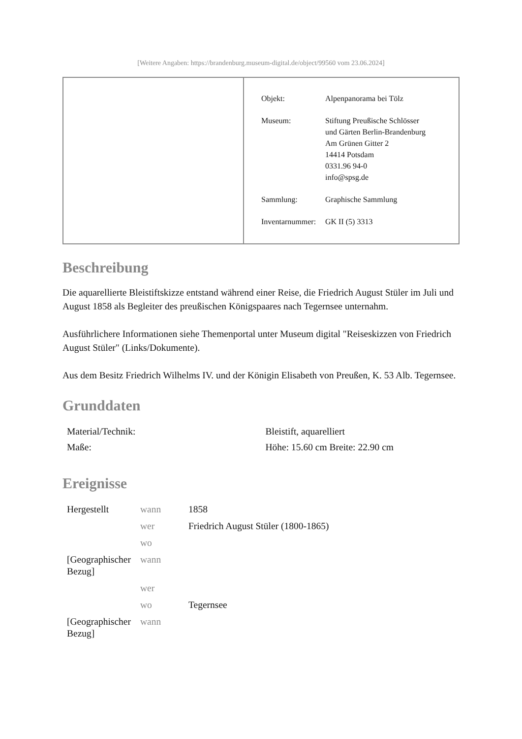[Weitere Angaben: https://brandenburg.museum-digital.de/object/99560 vom 23.06.2024]
| Objekt: | Alpenpanorama bei Tölz |
| Museum: | Stiftung Preußische Schlösser und Gärten Berlin-Brandenburg Am Grünen Gitter 2 14414 Potsdam 0331.96 94-0 info@spsg.de |
| Sammlung: | Graphische Sammlung |
| Inventarnummer: | GK II (5) 3313 |
Beschreibung
Die aquarellierte Bleistiftskizze entstand während einer Reise, die Friedrich August Stüler im Juli und August 1858 als Begleiter des preußischen Königspaares nach Tegernsee unternahm.
Ausführlichere Informationen siehe Themenportal unter Museum digital "Reiseskizzen von Friedrich August Stüler" (Links/Dokumente).
Aus dem Besitz Friedrich Wilhelms IV. und der Königin Elisabeth von Preußen, K. 53 Alb. Tegernsee.
Grunddaten
| Material/Technik: | Bleistift, aquarelliert |
| Maße: | Höhe: 15.60 cm Breite: 22.90 cm |
Ereignisse
| Hergestellt | wann | 1858 |
| | wer | Friedrich August Stüler (1800-1865) |
| | wo | |
| [Geographischer Bezug] | wann | |
| | wer | |
| | wo | Tegernsee |
| [Geographischer Bezug] | wann | |